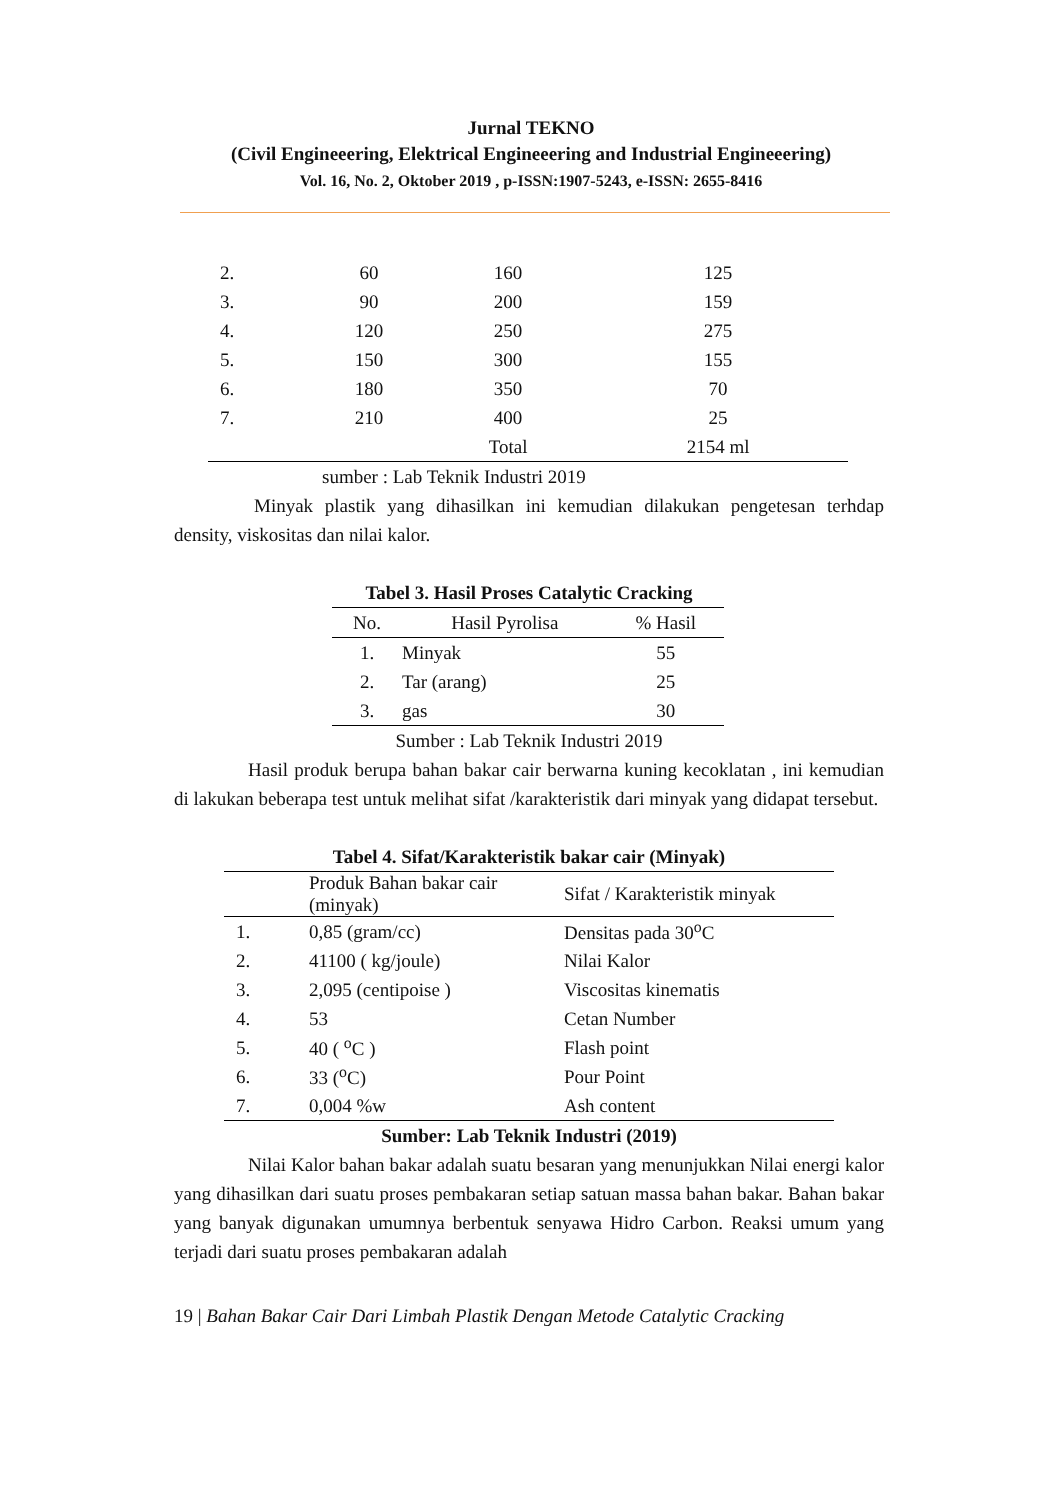Jurnal TEKNO
(Civil Engineeering, Elektrical Engineeering and Industrial Engineeering)
Vol. 16, No. 2, Oktober 2019 , p-ISSN:1907-5243, e-ISSN: 2655-8416
| 2. | 60 | 160 | 125 |
| 3. | 90 | 200 | 159 |
| 4. | 120 | 250 | 275 |
| 5. | 150 | 300 | 155 |
| 6. | 180 | 350 | 70 |
| 7. | 210 | 400 | 25 |
| | | Total | 2154 ml |
sumber : Lab Teknik Industri 2019
Minyak plastik yang dihasilkan ini kemudian dilakukan pengetesan terhdap density, viskositas dan nilai kalor.
Tabel 3. Hasil Proses Catalytic Cracking
| No. | Hasil Pyrolisa | % Hasil |
| --- | --- | --- |
| 1. | Minyak | 55 |
| 2. | Tar (arang) | 25 |
| 3. | gas | 30 |
Sumber : Lab Teknik Industri 2019
Hasil produk berupa bahan bakar cair berwarna kuning kecoklatan , ini kemudian di lakukan beberapa test untuk melihat sifat /karakteristik dari minyak yang didapat tersebut.
Tabel 4. Sifat/Karakteristik bakar cair (Minyak)
| | Produk Bahan bakar cair (minyak) | Sifat / Karakteristik minyak |
| --- | --- | --- |
| 1. | 0,85 (gram/cc) | Densitas pada 30<sup>o</sup>C |
| 2. | 41100 ( kg/joule) | Nilai Kalor |
| 3. | 2,095 (centipoise ) | Viscositas kinematis |
| 4. | 53 | Cetan Number |
| 5. | 40 ( <sup>o</sup>C ) | Flash point |
| 6. | 33 (<sup>o</sup>C) | Pour Point |
| 7. | 0,004 %w | Ash content |
Sumber: Lab Teknik Industri (2019)
Nilai Kalor bahan bakar adalah suatu besaran yang menunjukkan Nilai energi kalor yang dihasilkan dari suatu proses pembakaran setiap satuan massa bahan bakar. Bahan bakar yang banyak digunakan umumnya berbentuk senyawa Hidro Carbon. Reaksi umum yang terjadi dari suatu proses pembakaran adalah
19 | Bahan Bakar Cair Dari Limbah Plastik Dengan Metode Catalytic Cracking